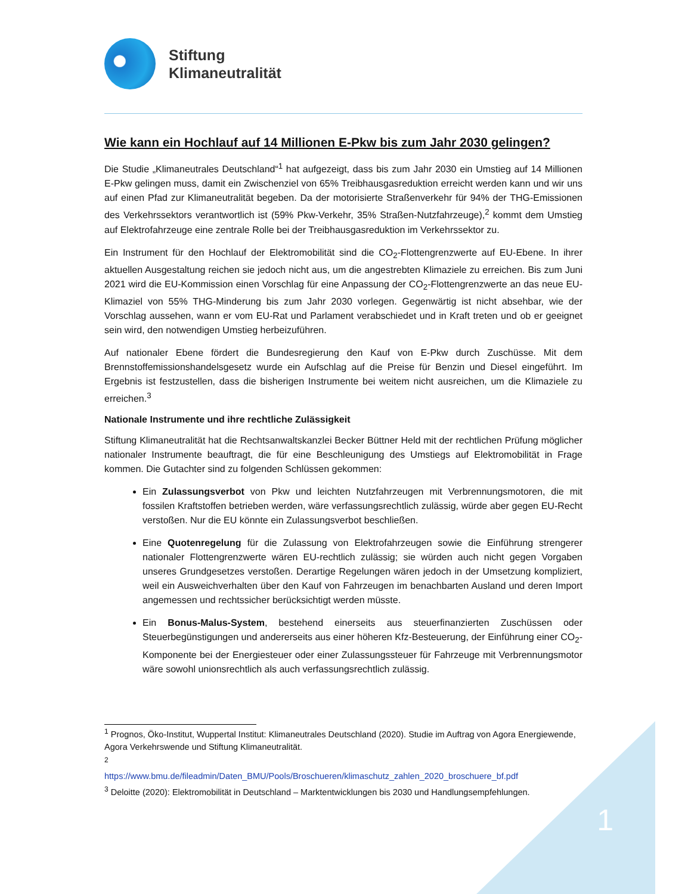Stiftung
Klimaneutralität
Wie kann ein Hochlauf auf 14 Millionen E-Pkw bis zum Jahr 2030 gelingen?
Die Studie „Klimaneutrales Deutschland“<sup>1</sup> hat aufgezeigt, dass bis zum Jahr 2030 ein Umstieg auf 14 Millionen E-Pkw gelingen muss, damit ein Zwischenziel von 65% Treibhausgasreduktion erreicht werden kann und wir uns auf einen Pfad zur Klimaneutralität begeben. Da der motorisierte Straßenverkehr für 94% der THG-Emissionen des Verkehrssektors verantwortlich ist (59% Pkw-Verkehr, 35% Straßen-Nutzfahrzeuge),<sup>2</sup> kommt dem Umstieg auf Elektrofahrzeuge eine zentrale Rolle bei der Treibhausgasreduktion im Verkehrssektor zu.
Ein Instrument für den Hochlauf der Elektromobilität sind die CO<sub>2</sub>-Flottengrenzwerte auf EU-Ebene. In ihrer aktuellen Ausgestaltung reichen sie jedoch nicht aus, um die angestrebten Klimaziele zu erreichen. Bis zum Juni 2021 wird die EU-Kommission einen Vorschlag für eine Anpassung der CO<sub>2</sub>-Flottengrenzwerte an das neue EU-Klimaziel von 55% THG-Minderung bis zum Jahr 2030 vorlegen. Gegenwärtig ist nicht absehbar, wie der Vorschlag aussehen, wann er vom EU-Rat und Parlament verabschiedet und in Kraft treten und ob er geeignet sein wird, den notwendigen Umstieg herbeizuführen.
Auf nationaler Ebene fördert die Bundesregierung den Kauf von E-Pkw durch Zuschüsse. Mit dem Brennstoffemissionshandelsgesetz wurde ein Aufschlag auf die Preise für Benzin und Diesel eingeführt. Im Ergebnis ist festzustellen, dass die bisherigen Instrumente bei weitem nicht ausreichen, um die Klimaziele zu erreichen.<sup>3</sup>
Nationale Instrumente und ihre rechtliche Zulässigkeit
Stiftung Klimaneutralität hat die Rechtsanwaltskanzlei Becker Büttner Held mit der rechtlichen Prüfung möglicher nationaler Instrumente beauftragt, die für eine Beschleunigung des Umstiegs auf Elektromobilität in Frage kommen. Die Gutachter sind zu folgenden Schlüssen gekommen:
Ein Zulassungsverbot von Pkw und leichten Nutzfahrzeugen mit Verbrennungsmotoren, die mit fossilen Kraftstoffen betrieben werden, wäre verfassungsrechtlich zulässig, würde aber gegen EU-Recht verstoßen. Nur die EU könnte ein Zulassungsverbot beschließen.
Eine Quotenregelung für die Zulassung von Elektrofahrzeugen sowie die Einführung strengerer nationaler Flottengrenzwerte wären EU-rechtlich zulässig; sie würden auch nicht gegen Vorgaben unseres Grundgesetzes verstoßen. Derartige Regelungen wären jedoch in der Umsetzung kompliziert, weil ein Ausweichverhalten über den Kauf von Fahrzeugen im benachbarten Ausland und deren Import angemessen und rechtssicher berücksichtigt werden müsste.
Ein Bonus-Malus-System, bestehend einerseits aus steuerfinanzierten Zuschüssen oder Steuerbegünstigungen und andererseits aus einer höheren Kfz-Besteuerung, der Einführung einer CO<sub>2</sub>-Komponente bei der Energiesteuer oder einer Zulassungssteuer für Fahrzeuge mit Verbrennungsmotor wäre sowohl unionsrechtlich als auch verfassungsrechtlich zulässig.
<sup>1</sup> Prognos, Öko-Institut, Wuppertal Institut: Klimaneutrales Deutschland (2020). Studie im Auftrag von Agora Energiewende, Agora Verkehrswende und Stiftung Klimaneutralität.
<sup>2</sup>
https://www.bmu.de/fileadmin/Daten_BMU/Pools/Broschueren/klimaschutz_zahlen_2020_broschuere_bf.pdf
<sup>3</sup> Deloitte (2020): Elektromobilität in Deutschland – Marktentwicklungen bis 2030 und Handlungsempfehlungen.
1